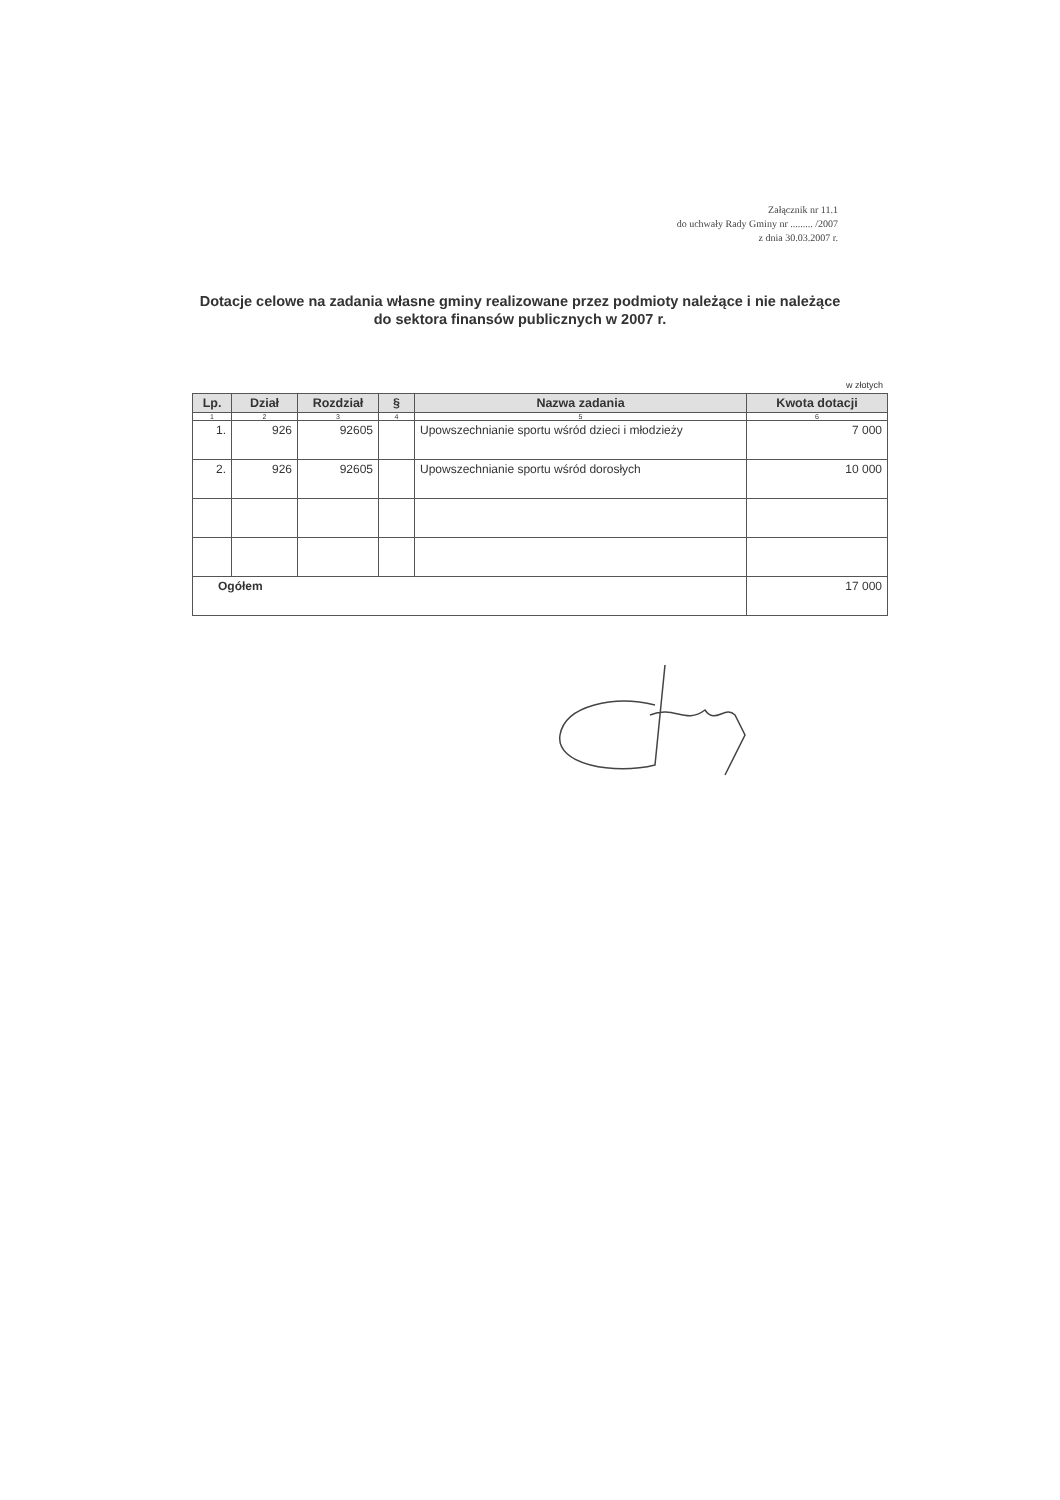Załącznik nr 11.1
do uchwały Rady Gminy nr ......... /2007
z dnia 30.03.2007 r.
Dotacje celowe na zadania własne gminy realizowane przez podmioty należące i nie należące do sektora finansów publicznych w 2007 r.
w złotych
| Lp. | Dział | Rozdział | § | Nazwa zadania | Kwota dotacji |
| --- | --- | --- | --- | --- | --- |
| 1 | 2 | 3 | 4 | 5 | 6 |
| 1. | 926 | 92605 | | Upowszechnianie sportu wśród dzieci i młodzieży | 7 000 |
| 2. | 926 | 92605 | | Upowszechnianie sportu wśród dorosłych | 10 000 |
| Ogółem | | | | | 17 000 |